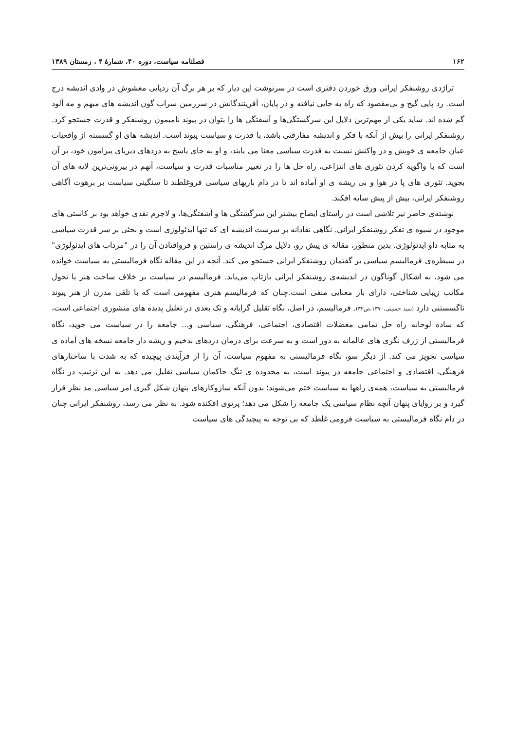۱۶۲ فصلنامه سیاست، دوره ۴۰، شمارهٔ ۴ ، زمستان ۱۳۸۹
تراژدی روشنفکر ایرانی ورق خوردن دفتری است در سرنوشت این دیار که بر هر برگ آن ردپایی مغشوش در وادی اندیشه درج است. رد پایی گیج و بی‌مقصود که راه به جایی نیافته و در پایان، آفرینندگانش در سرزمین سراب گون اندیشه های مبهم و مه آلود گم شده اند. شاید یکی از مهم‌ترین دلایل این سرگشتگی‌ها و آشفتگی ها را بتوان در پیوند ناميمون روشنفکر و قدرت جستجو کرد. روشنفکر ایرانی را بیش از آنکه با فکر و اندیشه مفارقتی باشد، با قدرت و سیاست پیوند است. اندیشه های او گسسته از واقعیات عیان جامعه ی خویش و در واکنش نسبت به قدرت سیاسی معنا می یابند، و او به جای پاسخ به دردهای دیرپای پیرامون خود، بر آن است که با واگویه کردن تئوری های انتزاعی، راه حل ها را در تغییر مناسبات قدرت و سیاست، آنهم در بیرونی‌ترین لایه های آن بجوید. تئوری های پا در هوا و بی ریشه ی او آماده اند تا در دام بازیهای سیاسی فروغلطند تا سنگینی سیاست بر برهوت آگاهی روشنفکر ایرانی، بیش از پیش سایه افکند.
نوشته‌ی حاضر نیز تلاشی است در راستای ایضاح بیشتر این سرگشتگی ها و آشفتگی‌ها، و لاجرم نقدی خواهد بود بر کاستی های موجود در شیوه ی تفکر روشنفکر ایرانی. نگاهی نقادانه بر سرشت اندیشه ای که تنها ایدئولوژی است و بحثی بر سر قدرت سیاسی به مثابه داو ایدئولوژی. بدین منظور، مقاله ی پیش رو، دلایل مرگ اندیشه ی راستین و فروافتادن آن را در "مرداب های ایدئولوژی" در سیطره‌ی فرمالیسم سیاسی بر گفتمان روشنفکر ایرانی جستجو می کند. آنچه در این مقاله نگاه فرمالیستی به سیاست خوانده می شود، به اشکال گوناگون در اندیشه‌ی روشنفکر ایرانی بازتاب می‌یابد. فرمالیسم در سیاست بر خلاف ساحت هنر یا تحول مکاتب زیبایی شناختی، دارای بار معنایی منفی است.چنان که فرمالیسم هنری مفهومی است که با تلقی مدرن از هنر پیوند ناگسستنی دارد (سید حسینی،۱۳۷۰،ص۳۲). فرمالیسم، در اصل، نگاه تقلیل گرایانه و تک بعدی در تعلیل پدیده های منشوری اجتماعی است، که ساده لوحانه راه حل تمامی معضلات اقتصادی، اجتماعی، فرهنگی، سیاسی و... جامعه را در سیاست می جوید، نگاه فرمالیستی از ژرف نگری های عالمانه به دور است و به سرعت برای درمان دردهای بدخیم و ریشه دار جامعه نسخه های آماده ی سیاسی تجویز می کند. از دیگر سو، نگاه فرمالیستی به مفهوم سیاست، آن را از فرآیندی پیچیده که به شدت با ساختارهای فرهنگی، اقتصادی و اجتماعی جامعه در پیوند است، به محدوده ی تنگ حاکمان سیاسی تقلیل می دهد. به این ترتیب در نگاه فرمالیستی به سیاست، همه‌ی راهها به سیاست ختم می‌شوند؛ بدون آنکه سازوکارهای پنهان شکل گیری امر سیاسی مد نظر قرار گیرد و بر زوایای پنهان آنچه نظام سیاسی یک جامعه را شکل می دهد؛ پرتوی افکنده شود. به نظر می رسد، روشنفکر ایرانی چنان در دام نگاه فرمالیستی به سیاست فرومی غلطد که بی توجه به پیچیدگی های سیاست